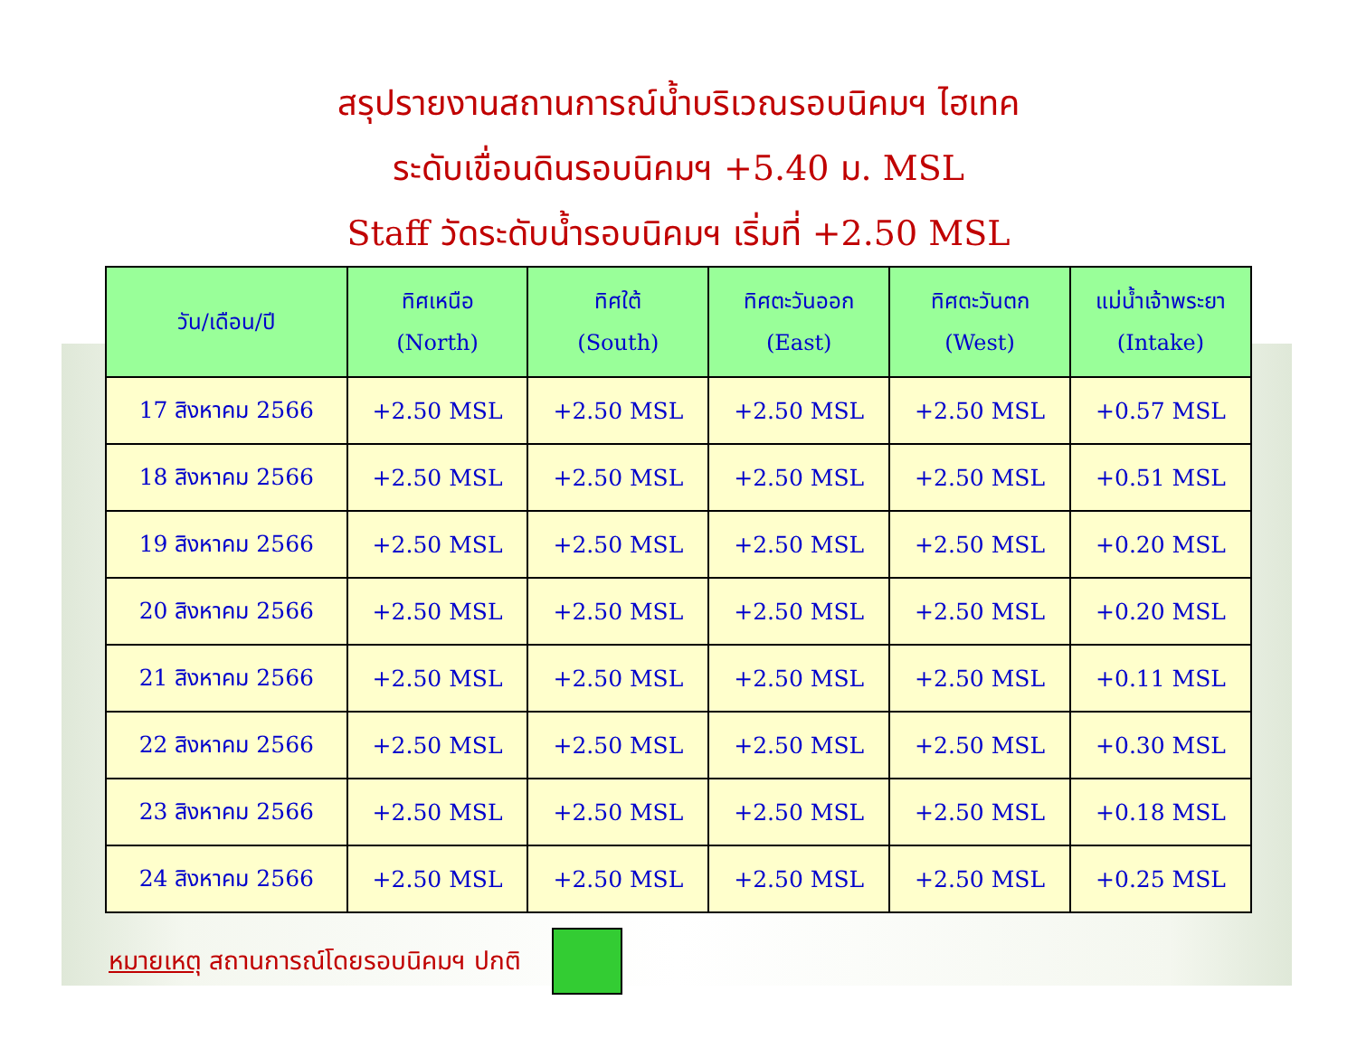สรุปรายงานสถานการณ์น้ำบริเวณรอบนิคมฯ ไฮเทค
ระดับเขื่อนดินรอบนิคมฯ +5.40 ม. MSL
Staff วัดระดับน้ำรอบนิคมฯ เริ่มที่ +2.50 MSL
| วัน/เดือน/ปี | ทิศเหนือ (North) | ทิศใต้ (South) | ทิศตะวันออก (East) | ทิศตะวันตก (West) | แม่น้ำเจ้าพระยา (Intake) |
| --- | --- | --- | --- | --- | --- |
| 17 สิงหาคม 2566 | +2.50 MSL | +2.50 MSL | +2.50 MSL | +2.50 MSL | +0.57 MSL |
| 18 สิงหาคม 2566 | +2.50 MSL | +2.50 MSL | +2.50 MSL | +2.50 MSL | +0.51 MSL |
| 19 สิงหาคม 2566 | +2.50 MSL | +2.50 MSL | +2.50 MSL | +2.50 MSL | +0.20 MSL |
| 20 สิงหาคม 2566 | +2.50 MSL | +2.50 MSL | +2.50 MSL | +2.50 MSL | +0.20 MSL |
| 21 สิงหาคม 2566 | +2.50 MSL | +2.50 MSL | +2.50 MSL | +2.50 MSL | +0.11 MSL |
| 22 สิงหาคม 2566 | +2.50 MSL | +2.50 MSL | +2.50 MSL | +2.50 MSL | +0.30 MSL |
| 23 สิงหาคม 2566 | +2.50 MSL | +2.50 MSL | +2.50 MSL | +2.50 MSL | +0.18 MSL |
| 24 สิงหาคม 2566 | +2.50 MSL | +2.50 MSL | +2.50 MSL | +2.50 MSL | +0.25 MSL |
หมายเหตุ สถานการณ์โดยรอบนิคมฯ ปกติ